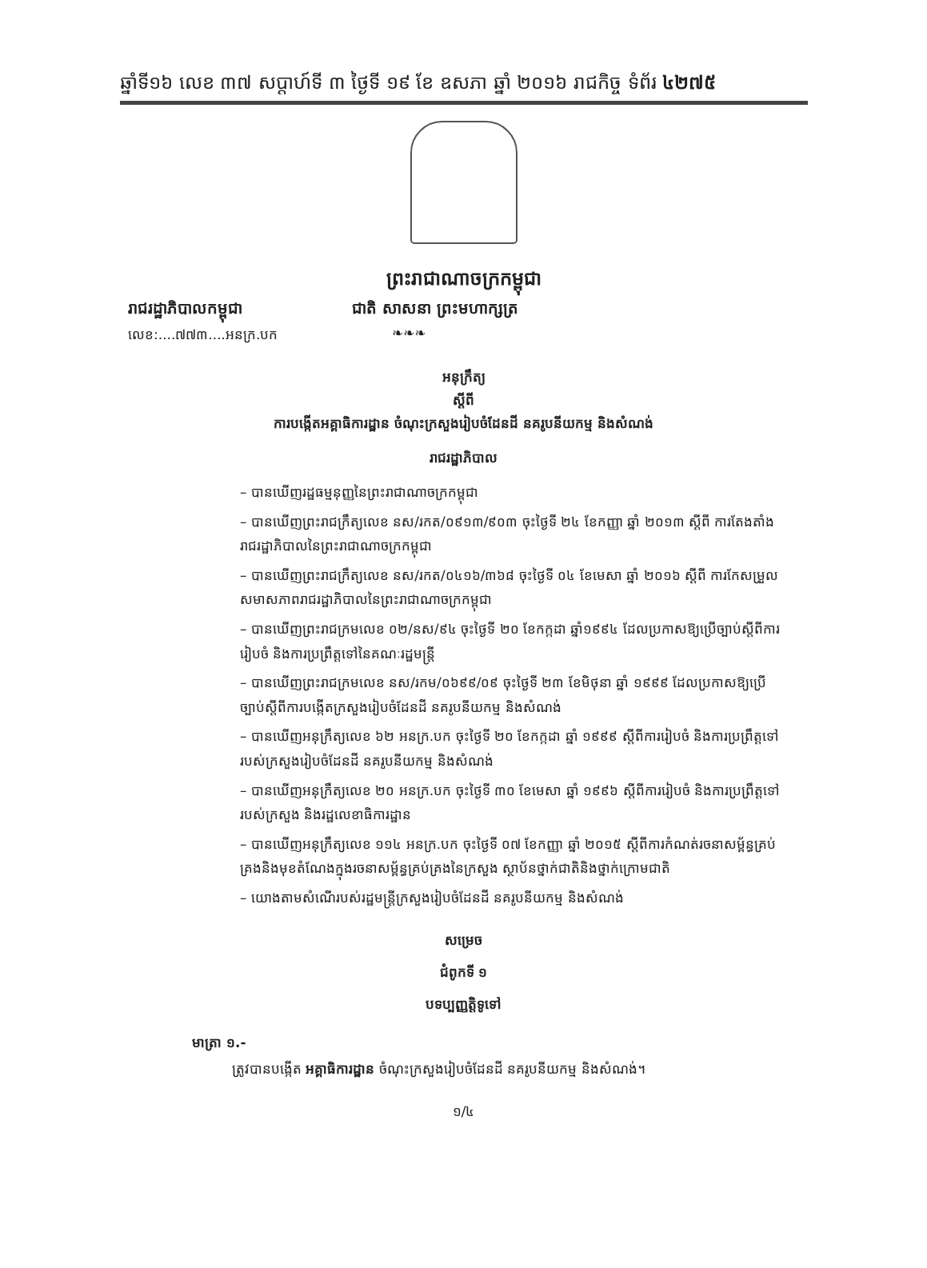ឆ្នាំទី១៦ លេខ ៣៧ សប្តាហ៍ទី ៣ ថ្ងៃទី ១៩ ខែ ឧសភា ឆ្នាំ ២០១៦ រាជកិច្ច ទំព័រ ៤២៧៥
ព្រះរាជាណាចក្រកម្ពុជា
រាជរដ្ឋាភិបាលកម្ពុជា ជាតិ សាសនា ព្រះមហាក្សត្រ
លេខ:....៧៧៣....អនក្រ.បក ❧❧❧
អនុក្រឹត្យ
ស្តីពី
ការបង្កើតអគ្គាធិការដ្ឋាន ចំណុះក្រសួងរៀបចំដែនដី នគរូបនីយកម្ម និងសំណង់
រាជរដ្ឋាភិបាល
– បានឃើញរដ្ឋធម្មនុញ្ញនៃព្រះរាជាណាចក្រកម្ពុជា
– បានឃើញព្រះរាជក្រឹត្យលេខ នស/រកត/០៩១៣/៩០៣ ចុះថ្ងៃទី ២៤ ខែកញ្ញា ឆ្នាំ ២០១៣ ស្តីពី ការតែងតាំងរាជរដ្ឋាភិបាលនៃព្រះរាជាណាចក្រកម្ពុជា
– បានឃើញព្រះរាជក្រឹត្យលេខ នស/រកត/០៤១៦/៣៦៨ ចុះថ្ងៃទី ០៤ ខែមេសា ឆ្នាំ ២០១៦ ស្តីពី ការកែសម្រួលសមាសភាពរាជរដ្ឋាភិបាលនៃព្រះរាជាណាចក្រកម្ពុជា
– បានឃើញព្រះរាជក្រមលេខ ០២/នស/៩៤ ចុះថ្ងៃទី ២០ ខែកក្កដា ឆ្នាំ១៩៩៤ ដែលប្រកាសឱ្យប្រើច្បាប់ស្តីពីការរៀបចំ និងការប្រព្រឹត្តទៅនៃគណៈរដ្ឋមន្ត្រី
– បានឃើញព្រះរាជក្រមលេខ នស/រកម/០៦៩៩/០៩ ចុះថ្ងៃទី ២៣ ខែមិថុនា ឆ្នាំ ១៩៩៩ ដែលប្រកាសឱ្យប្រើច្បាប់ស្តីពីការបង្កើតក្រសួងរៀបចំដែនដី នគរូបនីយកម្ម និងសំណង់
– បានឃើញអនុក្រឹត្យលេខ ៦២ អនក្រ.បក ចុះថ្ងៃទី ២០ ខែកក្កដា ឆ្នាំ ១៩៩៩ ស្តីពីការរៀបចំ និងការប្រព្រឹត្តទៅរបស់ក្រសួងរៀបចំដែនដី នគរូបនីយកម្ម និងសំណង់
– បានឃើញអនុក្រឹត្យលេខ ២០ អនក្រ.បក ចុះថ្ងៃទី ៣០ ខែមេសា ឆ្នាំ ១៩៩៦ ស្តីពីការរៀបចំ និងការប្រព្រឹត្តទៅរបស់ក្រសួង និងរដ្ឋលេខាធិការដ្ឋាន
– បានឃើញអនុក្រឹត្យលេខ ១១៤ អនក្រ.បក ចុះថ្ងៃទី ០៧ ខែកញ្ញា ឆ្នាំ ២០១៥ ស្តីពីការកំណត់រចនាសម្ព័ន្ធគ្រប់គ្រងនិងមុខតំណែងក្នុងរចនាសម្ព័ន្ធគ្រប់គ្រងនៃក្រសួង ស្ថាប័នថ្នាក់ជាតិនិងថ្នាក់ក្រោមជាតិ
– យោងតាមសំណើរបស់រដ្ឋមន្ត្រីក្រសួងរៀបចំដែនដី នគរូបនីយកម្ម និងសំណង់
សម្រេច
ជំពូកទី ១
បទប្បញ្ញត្តិទូទៅ
មាត្រា ១.-
ត្រូវបានបង្កើត អគ្គាធិការដ្ឋាន ចំណុះក្រសួងរៀបចំដែនដី នគរូបនីយកម្ម និងសំណង់។
១/៤